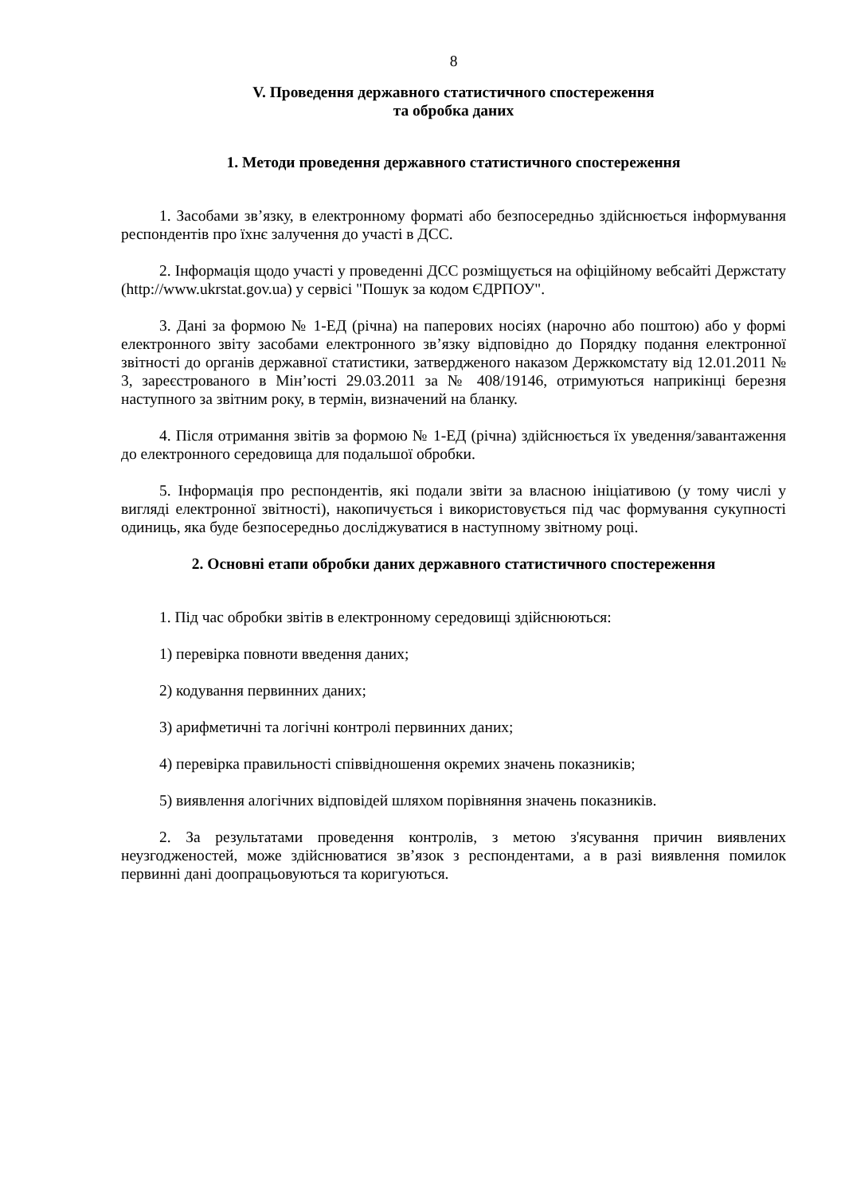8
V. Проведення державного статистичного спостереження
та обробка даних
1. Методи проведення державного статистичного спостереження
1. Засобами зв’язку, в електронному форматі або безпосередньо здійснюється інформування респондентів про їхнє залучення до участі в ДСС.
2. Інформація щодо участі у проведенні ДСС розміщується на офіційному вебсайті Держстату (http://www.ukrstat.gov.ua) у сервісі "Пошук за кодом ЄДРПОУ".
3. Дані за формою № 1-ЕД (річна) на паперових носіях (нарочно або поштою) або у формі електронного звіту засобами електронного зв’язку відповідно до Порядку подання електронної звітності до органів державної статистики, затвердженого наказом Держкомстату від 12.01.2011 № 3, зареєстрованого в Мін’юсті 29.03.2011 за № 408/19146, отримуються наприкінці березня наступного за звітним року, в термін, визначений на бланку.
4. Після отримання звітів за формою № 1-ЕД (річна) здійснюється їх уведення/завантаження до електронного середовища для подальшої обробки.
5. Інформація про респондентів, які подали звіти за власною ініціативою (у тому числі у вигляді електронної звітності), накопичується і використовується під час формування сукупності одиниць, яка буде безпосередньо досліджуватися в наступному звітному році.
2. Основні етапи обробки даних державного статистичного спостереження
1. Під час обробки звітів в електронному середовищі здійснюються:
1) перевірка повноти введення даних;
2) кодування первинних даних;
3) арифметичні та логічні контролі первинних даних;
4) перевірка правильності співвідношення окремих значень показників;
5) виявлення алогічних відповідей шляхом порівняння значень показників.
2. За результатами проведення контролів, з метою з'ясування причин виявлених неузгодженостей, може здійснюватися зв’язок з респондентами, а в разі виявлення помилок первинні дані доопрацьовуються та коригуються.